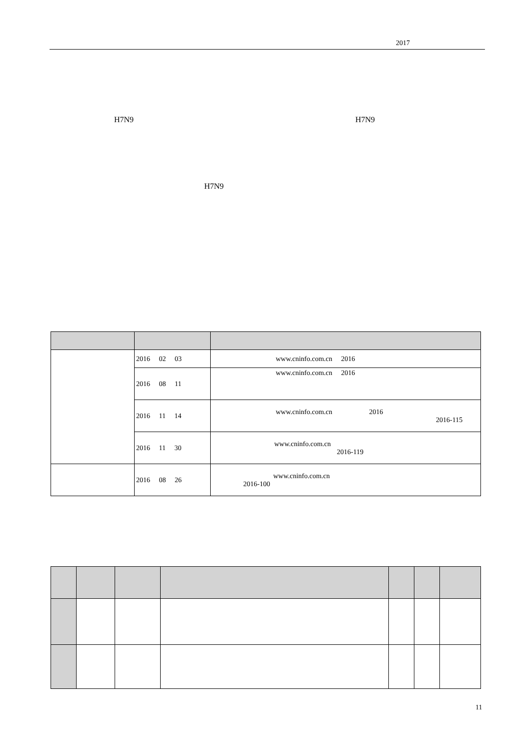2017
H7N9 H7N9
H7N9
| | 2016 02 03 | www.cninfo.com.cn 2016 |
| | 2016 08 11 | www.cninfo.com.cn 2016 |
| | 2016 11 14 | www.cninfo.com.cn 2016 2016-115 |
| | 2016 11 30 | www.cninfo.com.cn 2016-119 |
| | 2016 08 26 | www.cninfo.com.cn 2016-100 |
11